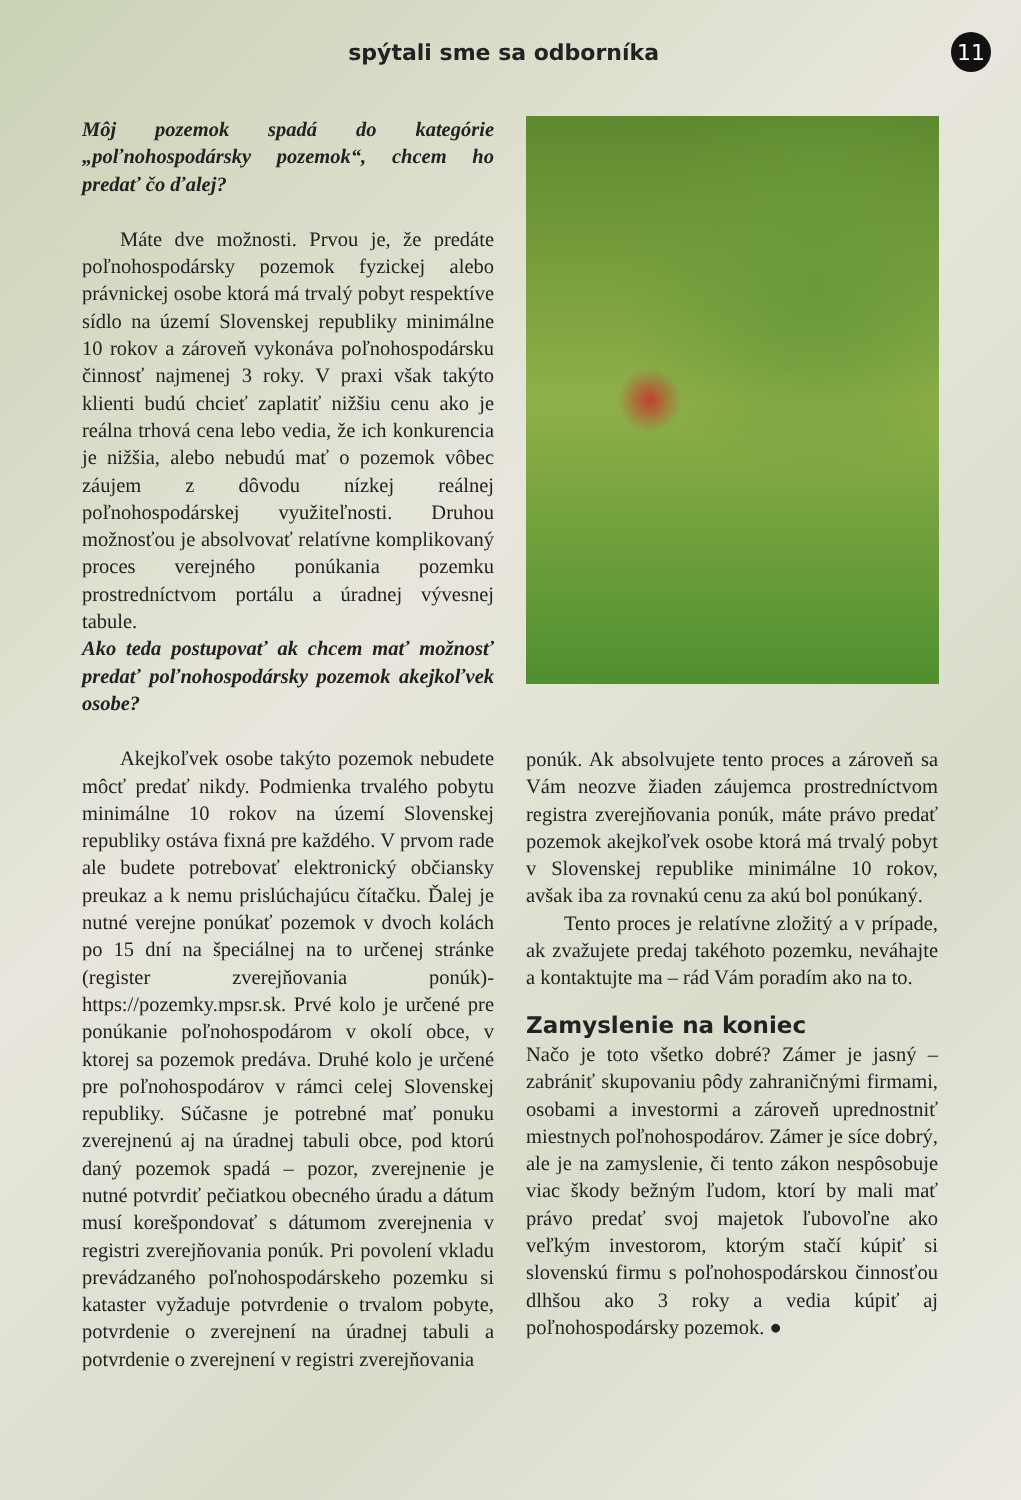spýtali sme sa odborníka
11
Môj pozemok spadá do kategórie „poľnohospodársky pozemok“, chcem ho predať čo ďalej?
Máte dve možnosti. Prvou je, že predáte poľnohospodársky pozemok fyzickej alebo právnickej osobe ktorá má trvalý pobyt respektíve sídlo na území Slovenskej republiky minimálne 10 rokov a zároveň vykonáva poľnohospodársku činnosť najmenej 3 roky. V praxi však takýto klienti budú chcieť zaplatiť nižšiu cenu ako je reálna trhová cena lebo vedia, že ich konkurencia je nižšia, alebo nebudú mať o pozemok vôbec záujem z dôvodu nízkej reálnej poľnohospodárskej využiteľnosti. Druhou možnosťou je absolvovať relatívne komplikovaný proces verejného ponúkania pozemku prostredníctvom portálu a úradnej vývesnej tabule.
Ako teda postupovať ak chcem mať možnosť predať poľnohospodársky pozemok akejkoľvek osobe?
Akejkoľvek osobe takýto pozemok nebudete môcť predať nikdy. Podmienka trvalého pobytu minimálne 10 rokov na území Slovenskej republiky ostáva fixná pre každého. V prvom rade ale budete potrebovať elektronický občiansky preukaz a k nemu prislúchajúcu čítačku. Ďalej je nutné verejne ponúkať pozemok v dvoch kolách po 15 dní na špeciálnej na to určenej stránke (register zverejňovania ponúk)- https://pozemky.mpsr.sk. Prvé kolo je určené pre ponúkanie poľnohospodárom v okolí obce, v ktorej sa pozemok predáva. Druhé kolo je určené pre poľnohospodárov v rámci celej Slovenskej republiky. Súčasne je potrebné mať ponuku zverejnenú aj na úradnej tabuli obce, pod ktorú daný pozemok spadá – pozor, zverejnenie je nutné potvrdiť pečiatkou obecného úradu a dátum musí korešpondovať s dátumom zverejnenia v registri zverejňovania ponúk. Pri povolení vkladu prevádzaného poľnohospodárskeho pozemku si kataster vyžaduje potvrdenie o trvalom pobyte, potvrdenie o zverejnení na úradnej tabuli a potvrdenie o zverejnení v registri zverejňovania
ponúk. Ak absolvujete tento proces a zároveň sa Vám neozve žiaden záujemca prostredníctvom registra zverejňovania ponúk, máte právo predať pozemok akejkoľvek osobe ktorá má trvalý pobyt v Slovenskej republike minimálne 10 rokov, avšak iba za rovnakú cenu za akú bol ponúkaný.
Tento proces je relatívne zložitý a v prípade, ak zvažujete predaj takéhoto pozemku, neváhajte a kontaktujte ma – rád Vám poradím ako na to.
Zamyslenie na koniec
Načo je toto všetko dobré? Zámer je jasný – zabrániť skupovaniu pôdy zahraničnými firmami, osobami a investormi a zároveň uprednostniť miestnych poľnohospodárov. Zámer je síce dobrý, ale je na zamyslenie, či tento zákon nespôsobuje viac škody bežným ľudom, ktorí by mali mať právo predať svoj majetok ľubovoľne ako veľkým investorom, ktorým stačí kúpiť si slovenskú firmu s poľnohospodárskou činnosťou dlhšou ako 3 roky a vedia kúpiť aj poľnohospodársky pozemok. ●